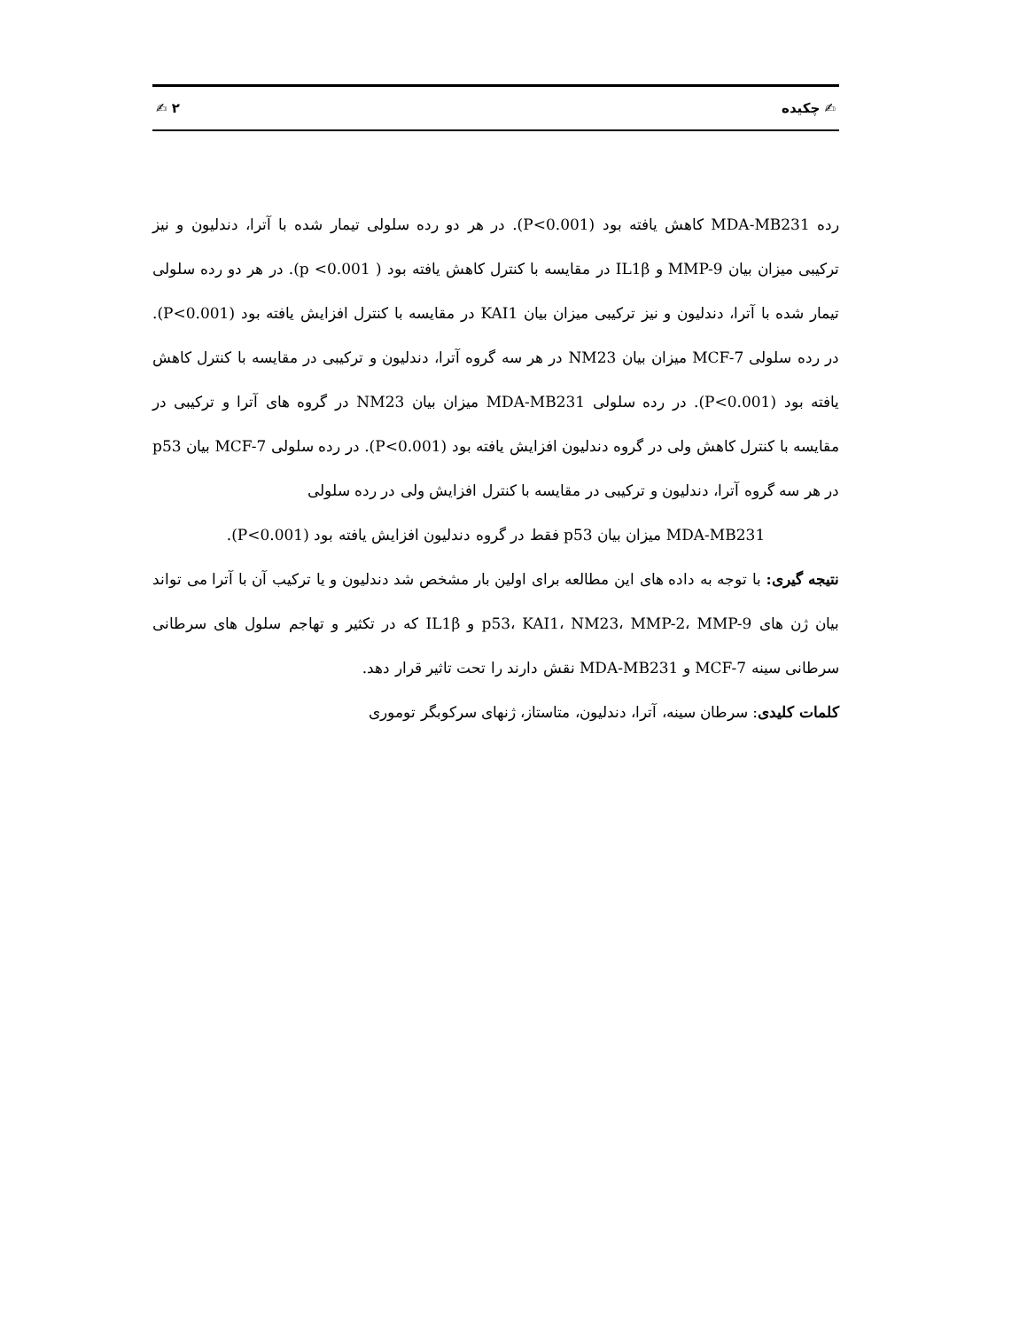✍ چکیده ۲ ✍
رده MDA-MB231 کاهش یافته بود (P<0.001). در هر دو رده سلولی تیمار شده با آترا، دندلیون و نیز ترکیبی میزان بیان MMP-9 و IL1β در مقایسه با کنترل کاهش یافته بود ( p <0.001). در هر دو رده سلولی تیمار شده با آترا، دندلیون و نیز ترکیبی میزان بیان KAI1 در مقایسه با کنترل افزایش یافته بود (P<0.001). در رده سلولی MCF-7 میزان بیان NM23 در هر سه گروه آترا، دندلیون و ترکیبی در مقایسه با کنترل کاهش یافته بود (P<0.001). در رده سلولی MDA-MB231 میزان بیان NM23 در گروه های آترا و ترکیبی در مقایسه با کنترل کاهش ولی در گروه دندلیون افزایش یافته بود (P<0.001). در رده سلولی MCF-7 بیان p53 در هر سه گروه آترا، دندلیون و ترکیبی در مقایسه با کنترل افزایش ولی در رده سلولی
MDA-MB231 میزان بیان p53 فقط در گروه دندلیون افزایش یافته بود (P<0.001).
نتیجه گیری: با توجه به داده های این مطالعه برای اولین بار مشخص شد دندلیون و یا ترکیب آن با آترا می تواند بیان ژن های p53، KAI1، NM23، MMP-2، MMP-9 و IL1β که در تکثیر و تهاجم سلول های سرطانی سرطانی سینه MCF-7 و MDA-MB231 نقش دارند را تحت تاثیر قرار دهد.
کلمات کلیدی: سرطان سینه، آترا، دندلیون، متاستاز، ژنهای سرکوبگر توموری